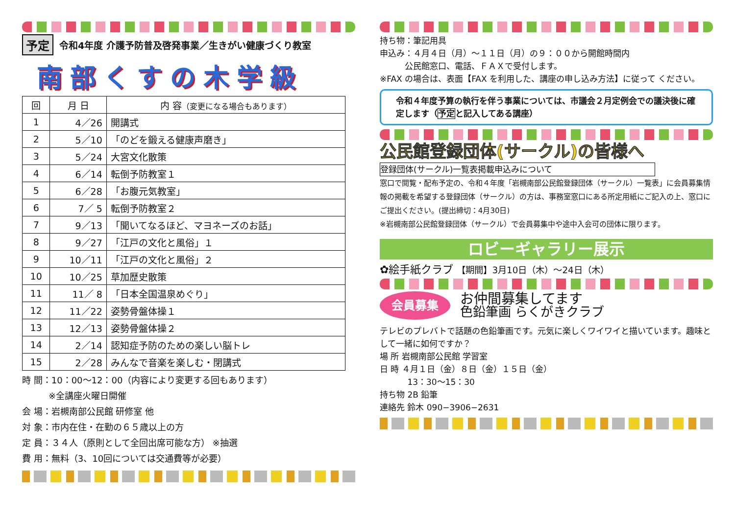予定 令和4年度 介護予防普及啓発事業／生きがい健康づくり教室
南部くすの木学級
| 回 | 月 日 | 内 容 （変更になる場合もあります） |
| --- | --- | --- |
| 1 | 4／26 | 開講式 |
| 2 | 5／10 | 「のどを鍛える健康声磨き」 |
| 3 | 5／24 | 大宮文化散策 |
| 4 | 6／14 | 転倒予防教室１ |
| 5 | 6／28 | 「お腹元気教室」 |
| 6 | 7／ 5 | 転倒予防教室２ |
| 7 | 9／13 | 「聞いてなるほど、マヨネーズのお話」 |
| 8 | 9／27 | 「江戸の文化と風俗」１ |
| 9 | 10／11 | 「江戸の文化と風俗」２ |
| 10 | 10／25 | 草加歴史散策 |
| 11 | 11／ 8 | 「日本全国温泉めぐり」 |
| 12 | 11／22 | 姿勢骨盤体操１ |
| 13 | 12／13 | 姿勢骨盤体操２ |
| 14 | 2／14 | 認知症予防のための楽しい脳トレ |
| 15 | 2／28 | みんなで音楽を楽しむ・閉講式 |
時 間：10：00～12：00（内容により変更する回もあります）
   ※全講座火曜日開催
会 場：岩槻南部公民館 研修室 他
対 象：市内在住・在勤の６５歳以上の方
定 員：３４人（原則として全回出席可能な方） ※抽選
費 用：無料（3、10回については交通費等が必要）
持ち物：筆記用具
申込み：４月４日（月）～１１日（月）の９：００から開館時間内
   公民館窓口、電話、ＦＡＸで受付します。
※FAX の場合は、表面【FAX を利用した、講座の申し込み方法】に従って ください。
令和４年度予算の執行を伴う事業については、市議会２月定例会での議決後に確定します（予定と記入してある講座）
公民館登録団体(サークル)の皆様へ
登録団体(サークル)一覧表掲載申込みについて
窓口で閲覧・配布予定の、令和４年度「岩槻南部公民館登録団体（サークル）一覧表」に会員募集情報の掲載を希望する登録団体（サークル）の方は、事務室窓口にある所定用紙にご記入の上、窓口にご提出ください。(提出締切：4月30日)
※岩槻南部公民館登録団体（サークル）で会員募集中や途中入会可の団体に限ります。
ロビーギャラリー展示
✿絵手紙クラブ 【期間】3月10日（木）～24日（木）
会員募集
お仲間募集してます
色鉛筆画 らくがきクラブ
テレビのプレバトで話題の色鉛筆画です。元気に楽しくワイワイと描いています。趣味として一緒に如何ですか？
場 所 岩槻南部公民館 学習室
日 時 ４月１日（金）８日（金）１５日（金）
    13：30～15：30
持ち物 2B 鉛筆
連絡先 鈴木 090−3906−2631